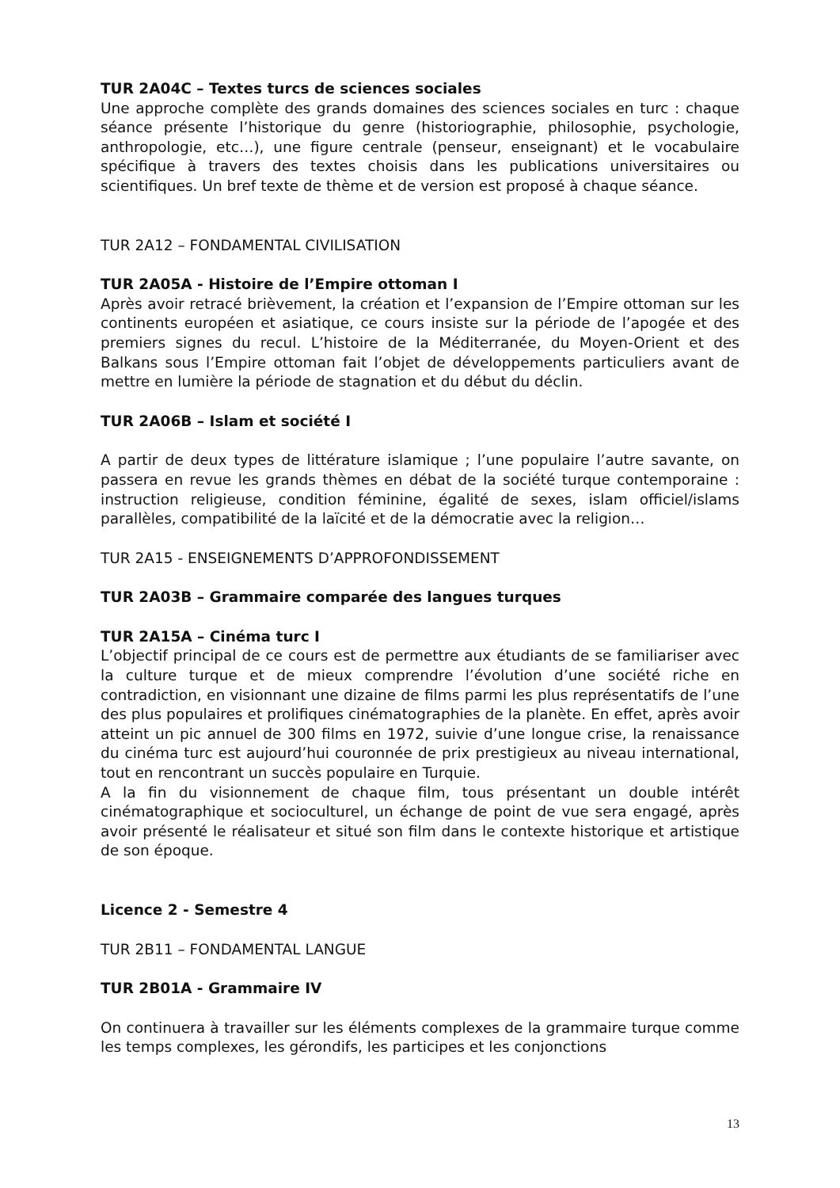TUR 2A04C – Textes turcs de sciences sociales
Une approche complète des grands domaines des sciences sociales en turc : chaque séance présente l’historique du genre (historiographie, philosophie, psychologie, anthropologie, etc…), une figure centrale (penseur, enseignant) et le vocabulaire spécifique à travers des textes choisis dans les publications universitaires ou scientifiques. Un bref texte de thème et de version est proposé à chaque séance.
TUR 2A12 – FONDAMENTAL CIVILISATION
TUR 2A05A - Histoire de l’Empire ottoman I
Après avoir retracé brièvement, la création et l’expansion de l’Empire ottoman sur les continents européen et asiatique, ce cours insiste sur la période de l’apogée et des premiers signes du recul. L’histoire de la Méditerranée, du Moyen-Orient et des Balkans sous l’Empire ottoman fait l’objet de développements particuliers avant de mettre en lumière la période de stagnation et du début du déclin.
TUR 2A06B – Islam et société I
A partir de deux types de littérature islamique ; l’une populaire l’autre savante, on passera en revue les grands thèmes en débat de la société turque contemporaine : instruction religieuse, condition féminine, égalité de sexes, islam officiel/islams parallèles, compatibilité de la laïcité et de la démocratie avec la religion…
TUR 2A15 - ENSEIGNEMENTS D’APPROFONDISSEMENT
TUR 2A03B – Grammaire comparée des langues turques
TUR 2A15A – Cinéma turc I
L’objectif principal de ce cours est de permettre aux étudiants de se familiariser avec la culture turque et de mieux comprendre l’évolution d’une société riche en contradiction, en visionnant une dizaine de films parmi les plus représentatifs de l’une des plus populaires et prolifiques cinématographies de la planète. En effet, après avoir atteint un pic annuel de 300 films en 1972, suivie d’une longue crise, la renaissance du cinéma turc est aujourd’hui couronnée de prix prestigieux au niveau international, tout en rencontrant un succès populaire en Turquie.
A la fin du visionnement de chaque film, tous présentant un double intérêt cinématographique et socioculturel, un échange de point de vue sera engagé, après avoir présenté le réalisateur et situé son film dans le contexte historique et artistique de son époque.
Licence 2 - Semestre 4
TUR 2B11 – FONDAMENTAL LANGUE
TUR 2B01A - Grammaire IV
On continuera à travailler sur les éléments complexes de la grammaire turque comme les temps complexes, les gérondifs, les participes et les conjonctions
13